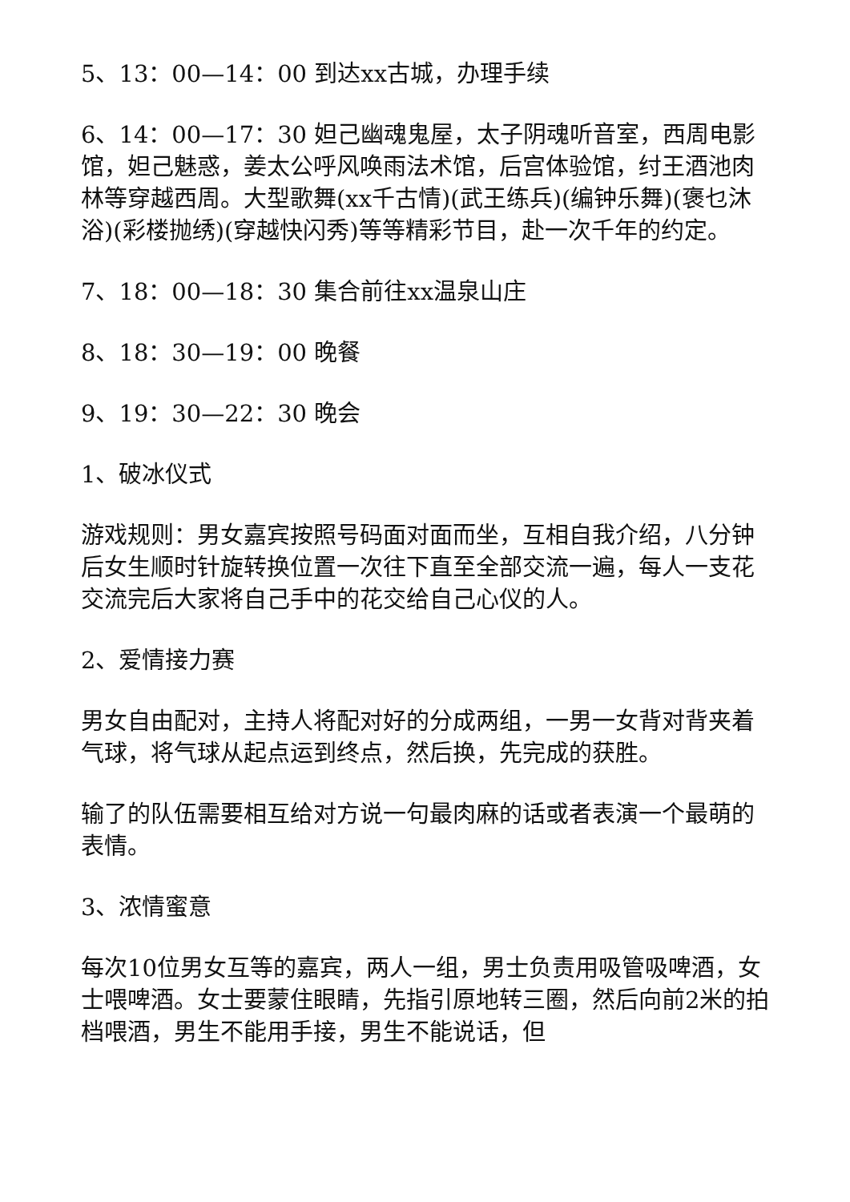5、13：00—14：00 到达xx古城，办理手续
6、14：00—17：30 妲己幽魂鬼屋，太子阴魂听音室，西周电影馆，妲己魅惑，姜太公呼风唤雨法术馆，后宫体验馆，纣王酒池肉林等穿越西周。大型歌舞(xx千古情)(武王练兵)(编钟乐舞)(褒乜沐浴)(彩楼抛绣)(穿越快闪秀)等等精彩节目，赴一次千年的约定。
7、18：00—18：30 集合前往xx温泉山庄
8、18：30—19：00 晚餐
9、19：30—22：30 晚会
1、破冰仪式
游戏规则：男女嘉宾按照号码面对面而坐，互相自我介绍，八分钟后女生顺时针旋转换位置一次往下直至全部交流一遍，每人一支花交流完后大家将自己手中的花交给自己心仪的人。
2、爱情接力赛
男女自由配对，主持人将配对好的分成两组，一男一女背对背夹着气球，将气球从起点运到终点，然后换，先完成的获胜。
输了的队伍需要相互给对方说一句最肉麻的话或者表演一个最萌的表情。
3、浓情蜜意
每次10位男女互等的嘉宾，两人一组，男士负责用吸管吸啤酒，女士喂啤酒。女士要蒙住眼睛，先指引原地转三圈，然后向前2米的拍档喂酒，男生不能用手接，男生不能说话，但